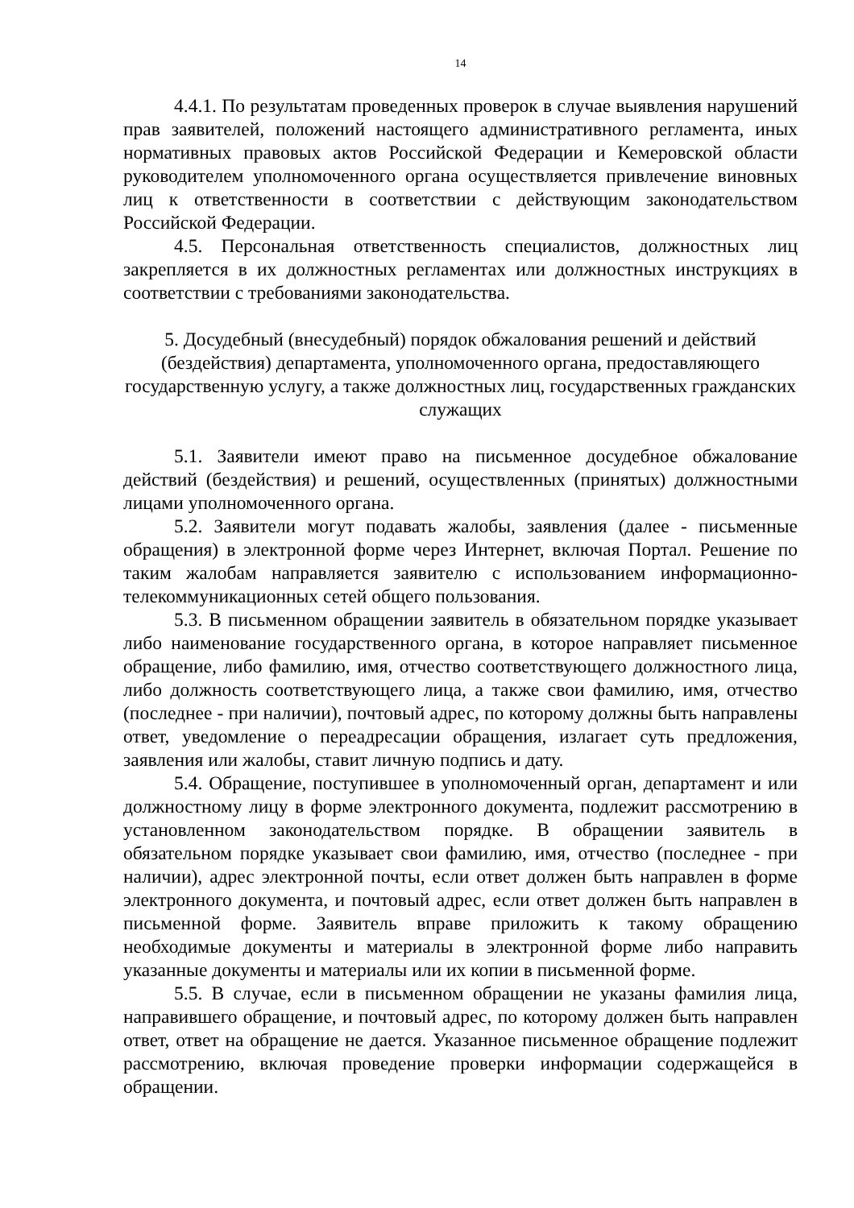14
4.4.1. По результатам проведенных проверок в случае выявления нарушений прав заявителей, положений настоящего административного регламента, иных нормативных правовых актов Российской Федерации и Кемеровской области руководителем уполномоченного органа осуществляется привлечение виновных лиц к ответственности в соответствии с действующим законодательством Российской Федерации.
4.5. Персональная ответственность специалистов, должностных лиц закрепляется в их должностных регламентах или должностных инструкциях в соответствии с требованиями законодательства.
5. Досудебный (внесудебный) порядок обжалования решений и действий (бездействия) департамента, уполномоченного органа, предоставляющего государственную услугу, а также должностных лиц, государственных гражданских служащих
5.1. Заявители имеют право на письменное досудебное обжалование действий (бездействия) и решений, осуществленных (принятых) должностными лицами уполномоченного органа.
5.2. Заявители могут подавать жалобы, заявления (далее - письменные обращения) в электронной форме через Интернет, включая Портал. Решение по таким жалобам направляется заявителю с использованием информационно-телекоммуникационных сетей общего пользования.
5.3. В письменном обращении заявитель в обязательном порядке указывает либо наименование государственного органа, в которое направляет письменное обращение, либо фамилию, имя, отчество соответствующего должностного лица, либо должность соответствующего лица, а также свои фамилию, имя, отчество (последнее - при наличии), почтовый адрес, по которому должны быть направлены ответ, уведомление о переадресации обращения, излагает суть предложения, заявления или жалобы, ставит личную подпись и дату.
5.4. Обращение, поступившее в уполномоченный орган, департамент и или должностному лицу в форме электронного документа, подлежит рассмотрению в установленном законодательством порядке. В обращении заявитель в обязательном порядке указывает свои фамилию, имя, отчество (последнее - при наличии), адрес электронной почты, если ответ должен быть направлен в форме электронного документа, и почтовый адрес, если ответ должен быть направлен в письменной форме. Заявитель вправе приложить к такому обращению необходимые документы и материалы в электронной форме либо направить указанные документы и материалы или их копии в письменной форме.
5.5. В случае, если в письменном обращении не указаны фамилия лица, направившего обращение, и почтовый адрес, по которому должен быть направлен ответ, ответ на обращение не дается. Указанное письменное обращение подлежит рассмотрению, включая проведение проверки информации содержащейся в обращении.